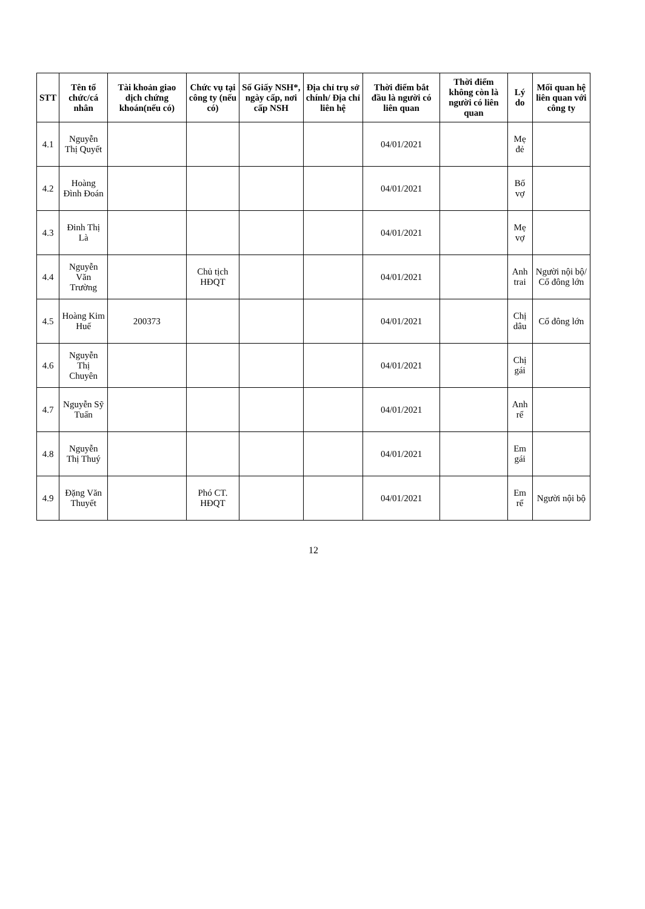| STT | Tên tổ chức/cá nhân | Tài khoản giao dịch chứng khoán(nếu có) | Chức vụ tại công ty (nếu có) | Số Giấy NSH*, ngày cấp, nơi cấp NSH | Địa chỉ trụ sở chính/ Địa chỉ liên hệ | Thời điểm bắt đầu là người có liên quan | Thời điểm không còn là người có liên quan | Lý do | Mối quan hệ liên quan với công ty |
| --- | --- | --- | --- | --- | --- | --- | --- | --- | --- |
| 4.1 | Nguyễn Thị Quyết | | | | | 04/01/2021 | | Mẹ đẻ | |
| 4.2 | Hoàng Đình Đoán | | | | | 04/01/2021 | | Bố vợ | |
| 4.3 | Đinh Thị Là | | | | | 04/01/2021 | | Mẹ vợ | |
| 4.4 | Nguyễn Văn Trường | | Chủ tịch HĐQT | | | 04/01/2021 | | Anh trai | Người nội bộ/ Cổ đông lớn |
| 4.5 | Hoàng Kim Huế | 200373 | | | | 04/01/2021 | | Chị dâu | Cổ đông lớn |
| 4.6 | Nguyễn Thị Chuyên | | | | | 04/01/2021 | | Chị gái | |
| 4.7 | Nguyễn Sỹ Tuấn | | | | | 04/01/2021 | | Anh rể | |
| 4.8 | Nguyễn Thị Thuý | | | | | 04/01/2021 | | Em gái | |
| 4.9 | Đặng Văn Thuyết | | Phó CT. HĐQT | | | 04/01/2021 | | Em rể | Người nội bộ |
12